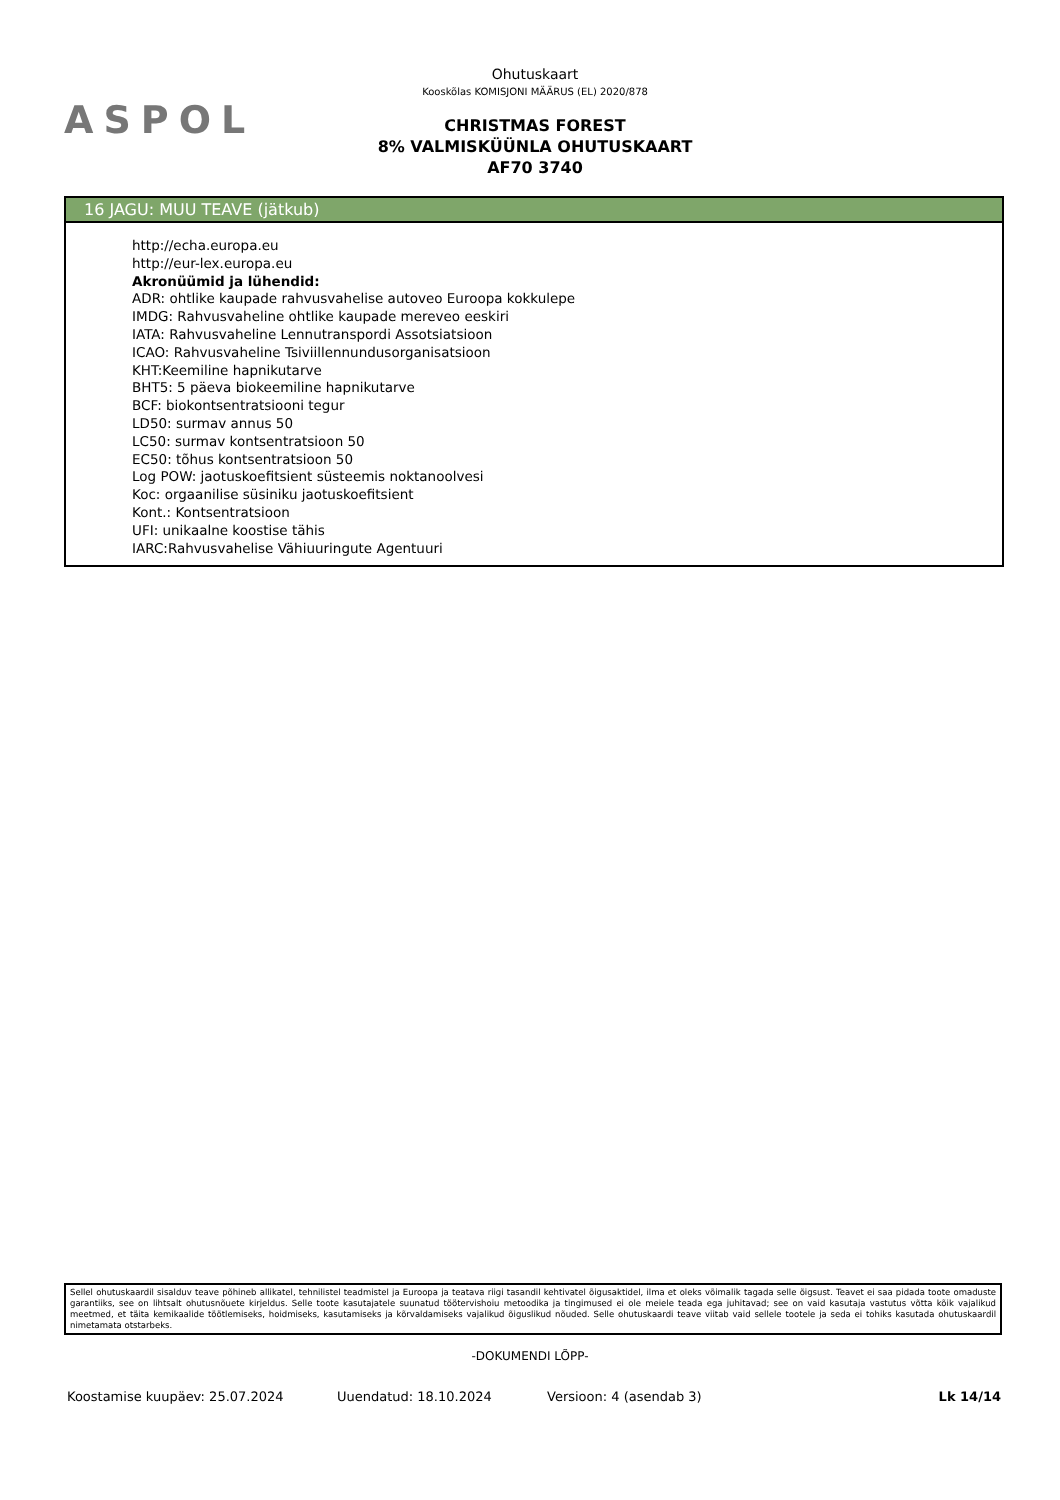ASPOL
Ohutuskaart
Kooskõlas KOMISJONI MÄÄRUS (EL) 2020/878
CHRISTMAS FOREST
8% VALMISKÜÜNLA OHUTUSKAART
AF70 3740
16 JAGU: MUU TEAVE (jätkub)
http://echa.europa.eu
http://eur-lex.europa.eu
Akronüümid ja lühendid:
ADR: ohtlike kaupade rahvusvahelise autoveo Euroopa kokkulepe
IMDG: Rahvusvaheline ohtlike kaupade mereveo eeskiri
IATA: Rahvusvaheline Lennutranspordi Assotsiatsioon
ICAO: Rahvusvaheline Tsiviillennundusorganisatsioon
KHT:Keemiline hapnikutarve
BHT5: 5 päeva biokeemiline hapnikutarve
BCF: biokontsentratsiooni tegur
LD50: surmav annus 50
LC50: surmav kontsentratsioon 50
EC50: tõhus kontsentratsioon 50
Log POW: jaotuskoefitsient süsteemis noktanoolvesi
Koc: orgaanilise süsiniku jaotuskoefitsient
Kont.: Kontsentratsioon
UFI: unikaalne koostise tähis
IARC:Rahvusvahelise Vähiuuringute Agentuuri
Sellel ohutuskaardil sisalduv teave põhineb allikatel, tehnilistel teadmistel ja Euroopa ja teatava riigi tasandil kehtivatel õigusaktidel, ilma et oleks võimalik tagada selle õigsust. Teavet ei saa pidada toote omaduste garantiiks, see on lihtsalt ohutusnõuete kirjeldus. Selle toote kasutajatele suunatud töötervishoiu metoodika ja tingimused ei ole meiele teada ega juhitavad; see on vaid kasutaja vastutus võtta kõik vajalikud meetmed, et täita kemikaalide töötlemiseks, hoidmiseks, kasutamiseks ja kõrvaldamiseks vajalikud õiguslikud nõuded. Selle ohutuskaardi teave viitab vaid sellele tootele ja seda ei tohiks kasutada ohutuskaardil nimetamata otstarbeks.
-DOKUMENDI LÕPP-
Koostamise kuupäev: 25.07.2024 Uuendatud: 18.10.2024 Versioon: 4 (asendab 3) Lk 14/14